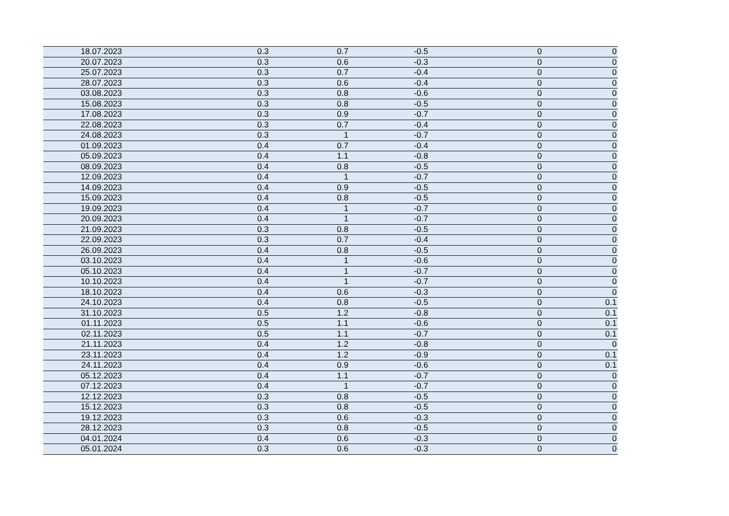| 18.07.2023 | 0.3 | 0.7 | -0.5 | 0 | 0 |
| 20.07.2023 | 0.3 | 0.6 | -0.3 | 0 | 0 |
| 25.07.2023 | 0.3 | 0.7 | -0.4 | 0 | 0 |
| 28.07.2023 | 0.3 | 0.6 | -0.4 | 0 | 0 |
| 03.08.2023 | 0.3 | 0.8 | -0.6 | 0 | 0 |
| 15.08.2023 | 0.3 | 0.8 | -0.5 | 0 | 0 |
| 17.08.2023 | 0.3 | 0.9 | -0.7 | 0 | 0 |
| 22.08.2023 | 0.3 | 0.7 | -0.4 | 0 | 0 |
| 24.08.2023 | 0.3 | 1 | -0.7 | 0 | 0 |
| 01.09.2023 | 0.4 | 0.7 | -0.4 | 0 | 0 |
| 05.09.2023 | 0.4 | 1.1 | -0.8 | 0 | 0 |
| 08.09.2023 | 0.4 | 0.8 | -0.5 | 0 | 0 |
| 12.09.2023 | 0.4 | 1 | -0.7 | 0 | 0 |
| 14.09.2023 | 0.4 | 0.9 | -0.5 | 0 | 0 |
| 15.09.2023 | 0.4 | 0.8 | -0.5 | 0 | 0 |
| 19.09.2023 | 0.4 | 1 | -0.7 | 0 | 0 |
| 20.09.2023 | 0.4 | 1 | -0.7 | 0 | 0 |
| 21.09.2023 | 0.3 | 0.8 | -0.5 | 0 | 0 |
| 22.09.2023 | 0.3 | 0.7 | -0.4 | 0 | 0 |
| 26.09.2023 | 0.4 | 0.8 | -0.5 | 0 | 0 |
| 03.10.2023 | 0.4 | 1 | -0.6 | 0 | 0 |
| 05.10.2023 | 0.4 | 1 | -0.7 | 0 | 0 |
| 10.10.2023 | 0.4 | 1 | -0.7 | 0 | 0 |
| 18.10.2023 | 0.4 | 0.6 | -0.3 | 0 | 0 |
| 24.10.2023 | 0.4 | 0.8 | -0.5 | 0 | 0.1 |
| 31.10.2023 | 0.5 | 1.2 | -0.8 | 0 | 0.1 |
| 01.11.2023 | 0.5 | 1.1 | -0.6 | 0 | 0.1 |
| 02.11.2023 | 0.5 | 1.1 | -0.7 | 0 | 0.1 |
| 21.11.2023 | 0.4 | 1.2 | -0.8 | 0 | 0 |
| 23.11.2023 | 0.4 | 1.2 | -0.9 | 0 | 0.1 |
| 24.11.2023 | 0.4 | 0.9 | -0.6 | 0 | 0.1 |
| 05.12.2023 | 0.4 | 1.1 | -0.7 | 0 | 0 |
| 07.12.2023 | 0.4 | 1 | -0.7 | 0 | 0 |
| 12.12.2023 | 0.3 | 0.8 | -0.5 | 0 | 0 |
| 15.12.2023 | 0.3 | 0.8 | -0.5 | 0 | 0 |
| 19.12.2023 | 0.3 | 0.6 | -0.3 | 0 | 0 |
| 28.12.2023 | 0.3 | 0.8 | -0.5 | 0 | 0 |
| 04.01.2024 | 0.4 | 0.6 | -0.3 | 0 | 0 |
| 05.01.2024 | 0.3 | 0.6 | -0.3 | 0 | 0 |